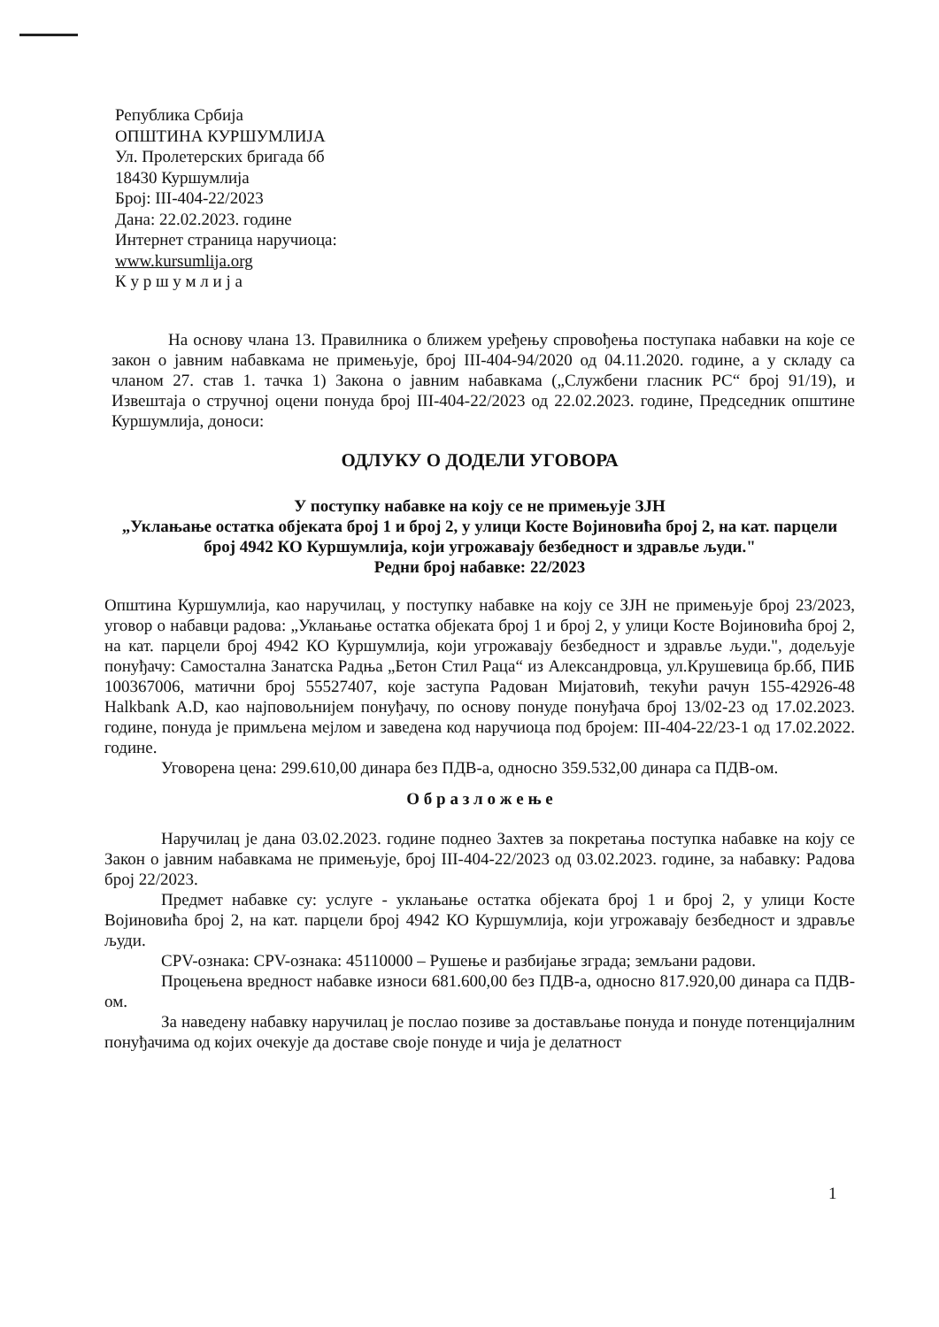Република Србија
ОПШТИНА КУРШУМЛИЈА
Ул. Пролетерских бригада бб
18430 Куршумлија
Број: III-404-22/2023
Дана: 22.02.2023. године
Интернет страница наручиоца:
www.kursumlija.org
К у р ш у м л и ј а
На основу члана 13. Правилника о ближем уређењу спровођења поступака набавки на које се закон о јавним набавкама не примењује, број III-404-94/2020 од 04.11.2020. године, а у складу са чланом 27. став 1. тачка 1) Закона о јавним набавкама („Службени гласник РС“ број 91/19), и Извештаја о стручној оцени понуда број III-404-22/2023 од 22.02.2023. године, Председник општине Куршумлија, доноси:
ОДЛУКУ О ДОДЕЛИ УГОВОРА
У поступку набавке на коју се не примењује ЗЈН
„Уклањање остатка објеката број 1 и број 2, у улици Косте Војиновића број 2, на кат. парцели број 4942 КО Куршумлија, који угрожавају безбедност и здравље људи."
Редни број набавке: 22/2023
Општина Куршумлија, као наручилац, у поступку набавке на коју се ЗЈН не примењује број 23/2023, уговор о набавци радова: „Уклањање остатка објеката број 1 и број 2, у улици Косте Војиновића број 2, на кат. парцели број 4942 КО Куршумлија, који угрожавају безбедност и здравље људи.", додељује понуђачу: Самостална Занатска Радња „Бетон Стил Раца“ из Александровца, ул.Крушевица бр.бб, ПИБ 100367006, матични број 55527407, које заступа Радован Мијатовић, текући рачун 155-42926-48 Halkbank A.D, као најповољнијем понуђачу, по основу понуде понуђача број 13/02-23 од 17.02.2023. године, понуда је примљена мејлом и заведена код наручиоца под бројем: III-404-22/23-1 од 17.02.2022. године.
Уговорена цена: 299.610,00 динара без ПДВ-а, односно 359.532,00 динара са ПДВ-ом.
О б р а з л о ж е њ е
Наручилац је дана 03.02.2023. године поднео Захтев за покретања поступка набавке на коју се Закон о јавним набавкама не примењује, број III-404-22/2023 од 03.02.2023. године, за набавку: Радова број 22/2023.
Предмет набавке су: услуге - уклањање остатка објеката број 1 и број 2, у улици Косте Војиновића број 2, на кат. парцели број 4942 КО Куршумлија, који угрожавају безбедност и здравље људи.
CPV-ознака: CPV-ознака: 45110000 – Рушење и разбијање зграда; земљани радови.
Процењена вредност набавке износи 681.600,00 без ПДВ-а, односно 817.920,00 динара са ПДВ-ом.
За наведену набавку наручилац је послао позиве за достављање понуда и понуде потенцијалним понуђачима од којих очекује да доставе своје понуде и чија је делатност
1